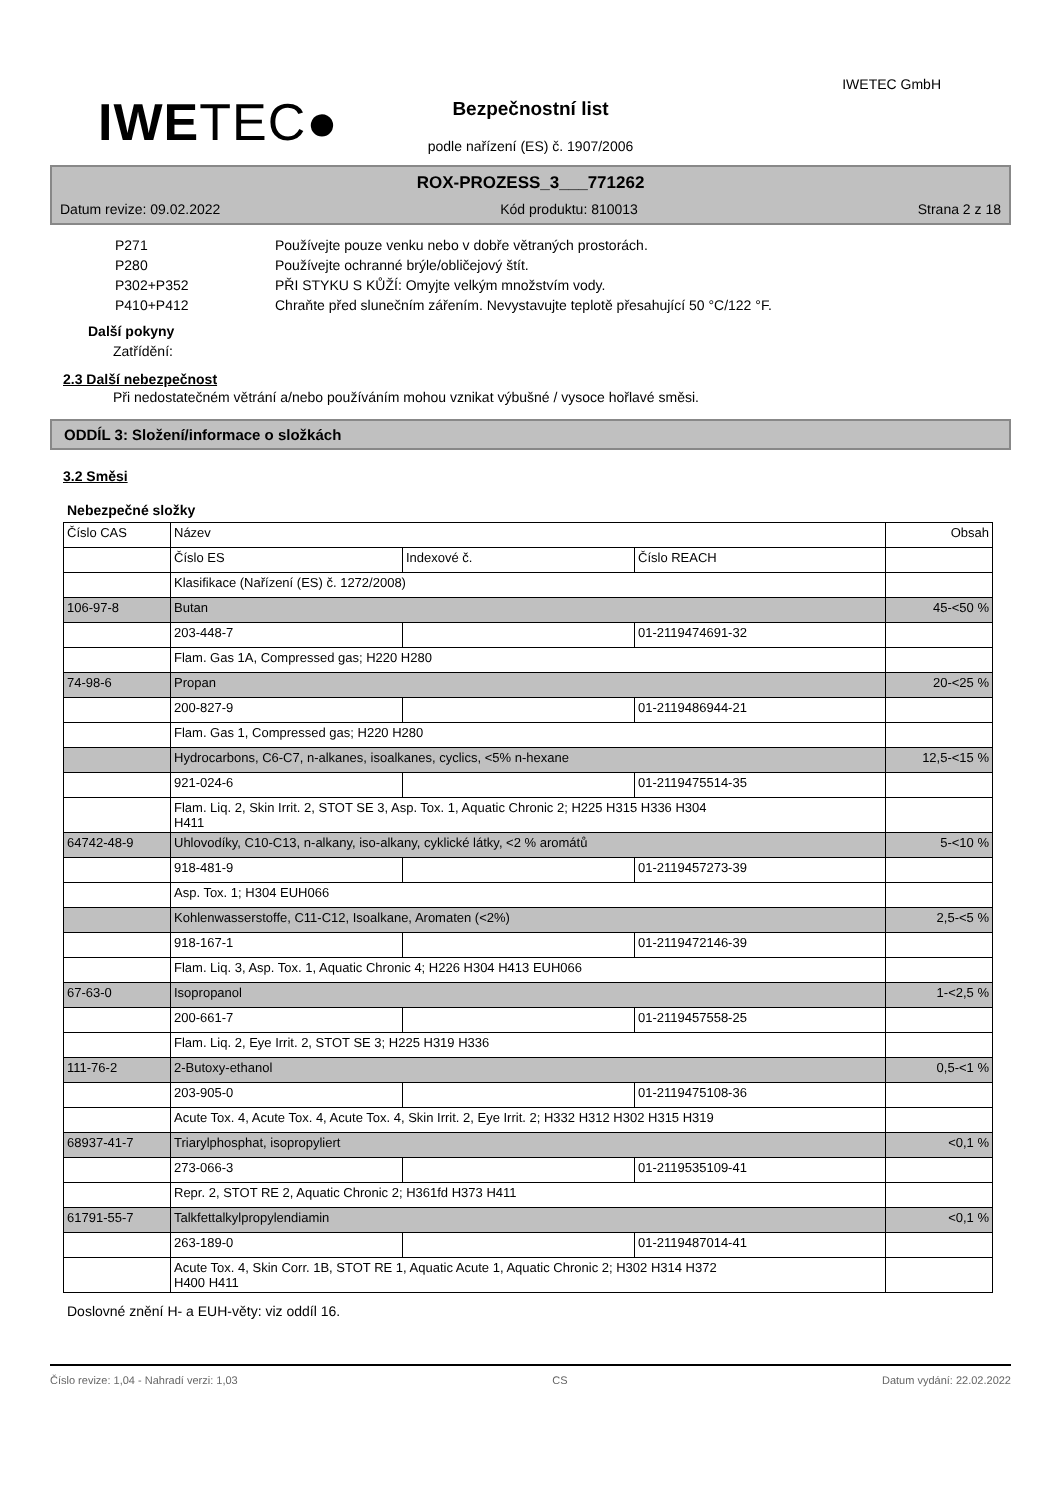IWETEC●
IWETEC GmbH
Bezpečnostní list
podle nařízení (ES) č. 1907/2006
ROX-PROZESS_3___771262
Datum revize: 09.02.2022 Kód produktu: 810013 Strana 2 z 18
P271 Používejte pouze venku nebo v dobře větraných prostorách.
P280 Používejte ochranné brýle/obličejový štít.
P302+P352 PŘI STYKU S KŮŽÍ: Omyjte velkým množstvím vody.
P410+P412 Chraňte před slunečním zářením. Nevystavujte teplotě přesahující 50 °C/122 °F.
Další pokyny
Zatřídění:
2.3 Další nebezpečnost
Při nedostatečném větrání a/nebo používáním mohou vznikat výbušné / vysoce hořlavé směsi.
ODDÍL 3: Složení/informace o složkách
3.2 Směsi
Nebezpečné složky
| Číslo CAS | Název | | | Obsah |
| | Číslo ES | Indexové č. | Číslo REACH | |
| | Klasifikace (Nařízení (ES) č. 1272/2008) | | | |
| 106-97-8 | Butan | | | 45-<50 % |
| | 203-448-7 | | 01-2119474691-32 | |
| | Flam. Gas 1A, Compressed gas; H220 H280 | | | |
| 74-98-6 | Propan | | | 20-<25 % |
| | 200-827-9 | | 01-2119486944-21 | |
| | Flam. Gas 1, Compressed gas; H220 H280 | | | |
| | Hydrocarbons, C6-C7, n-alkanes, isoalkanes, cyclics, <5% n-hexane | | | 12,5-<15 % |
| | 921-024-6 | | 01-2119475514-35 | |
| | Flam. Liq. 2, Skin Irrit. 2, STOT SE 3, Asp. Tox. 1, Aquatic Chronic 2; H225 H315 H336 H304 H411 | | | |
| 64742-48-9 | Uhlovodíky, C10-C13, n-alkany, iso-alkany, cyklické látky, <2 % aromátů | | | 5-<10 % |
| | 918-481-9 | | 01-2119457273-39 | |
| | Asp. Tox. 1; H304 EUH066 | | | |
| | Kohlenwasserstoffe, C11-C12, Isoalkane, Aromaten (<2%) | | | 2,5-<5 % |
| | 918-167-1 | | 01-2119472146-39 | |
| | Flam. Liq. 3, Asp. Tox. 1, Aquatic Chronic 4; H226 H304 H413 EUH066 | | | |
| 67-63-0 | Isopropanol | | | 1-<2,5 % |
| | 200-661-7 | | 01-2119457558-25 | |
| | Flam. Liq. 2, Eye Irrit. 2, STOT SE 3; H225 H319 H336 | | | |
| 111-76-2 | 2-Butoxy-ethanol | | | 0,5-<1 % |
| | 203-905-0 | | 01-2119475108-36 | |
| | Acute Tox. 4, Acute Tox. 4, Acute Tox. 4, Skin Irrit. 2, Eye Irrit. 2; H332 H312 H302 H315 H319 | | | |
| 68937-41-7 | Triarylphosphat, isopropyliert | | | <0,1 % |
| | 273-066-3 | | 01-2119535109-41 | |
| | Repr. 2, STOT RE 2, Aquatic Chronic 2; H361fd H373 H411 | | | |
| 61791-55-7 | Talkfettalkylpropylendiamin | | | <0,1 % |
| | 263-189-0 | | 01-2119487014-41 | |
| | Acute Tox. 4, Skin Corr. 1B, STOT RE 1, Aquatic Acute 1, Aquatic Chronic 2; H302 H314 H372 H400 H411 | | | |
Doslovné znění H- a EUH-věty: viz oddíl 16.
Číslo revize: 1,04 - Nahradí verzi: 1,03 CS Datum vydání: 22.02.2022